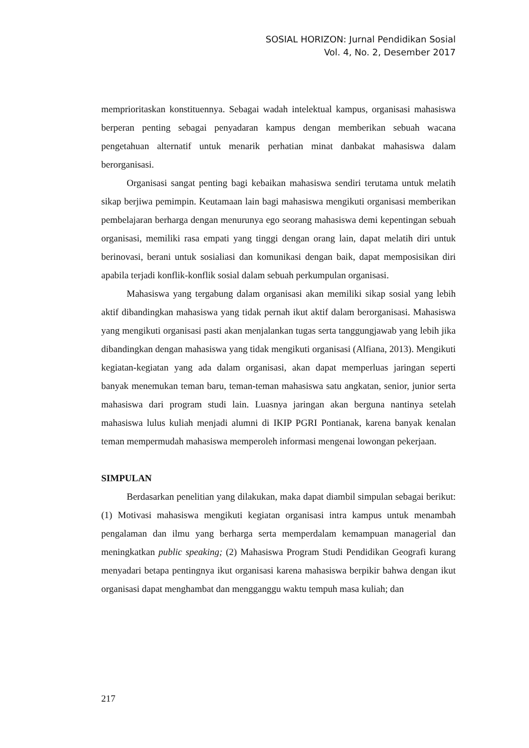SOSIAL HORIZON: Jurnal Pendidikan Sosial
Vol. 4, No. 2, Desember 2017
memprioritaskan konstituennya. Sebagai wadah intelektual kampus, organisasi mahasiswa berperan penting sebagai penyadaran kampus dengan memberikan sebuah wacana pengetahuan alternatif untuk menarik perhatian minat danbakat mahasiswa dalam berorganisasi.
Organisasi sangat penting bagi kebaikan mahasiswa sendiri terutama untuk melatih sikap berjiwa pemimpin. Keutamaan lain bagi mahasiswa mengikuti organisasi memberikan pembelajaran berharga dengan menurunya ego seorang mahasiswa demi kepentingan sebuah organisasi, memiliki rasa empati yang tinggi dengan orang lain, dapat melatih diri untuk berinovasi, berani untuk sosialiasi dan komunikasi dengan baik, dapat memposisikan diri apabila terjadi konflik-konflik sosial dalam sebuah perkumpulan organisasi.
Mahasiswa yang tergabung dalam organisasi akan memiliki sikap sosial yang lebih aktif dibandingkan mahasiswa yang tidak pernah ikut aktif dalam berorganisasi. Mahasiswa yang mengikuti organisasi pasti akan menjalankan tugas serta tanggungjawab yang lebih jika dibandingkan dengan mahasiswa yang tidak mengikuti organisasi (Alfiana, 2013). Mengikuti kegiatan-kegiatan yang ada dalam organisasi, akan dapat memperluas jaringan seperti banyak menemukan teman baru, teman-teman mahasiswa satu angkatan, senior, junior serta mahasiswa dari program studi lain. Luasnya jaringan akan berguna nantinya setelah mahasiswa lulus kuliah menjadi alumni di IKIP PGRI Pontianak, karena banyak kenalan teman mempermudah mahasiswa memperoleh informasi mengenai lowongan pekerjaan.
SIMPULAN
Berdasarkan penelitian yang dilakukan, maka dapat diambil simpulan sebagai berikut: (1) Motivasi mahasiswa mengikuti kegiatan organisasi intra kampus untuk menambah pengalaman dan ilmu yang berharga serta memperdalam kemampuan managerial dan meningkatkan public speaking; (2) Mahasiswa Program Studi Pendidikan Geografi kurang menyadari betapa pentingnya ikut organisasi karena mahasiswa berpikir bahwa dengan ikut organisasi dapat menghambat dan mengganggu waktu tempuh masa kuliah; dan
217